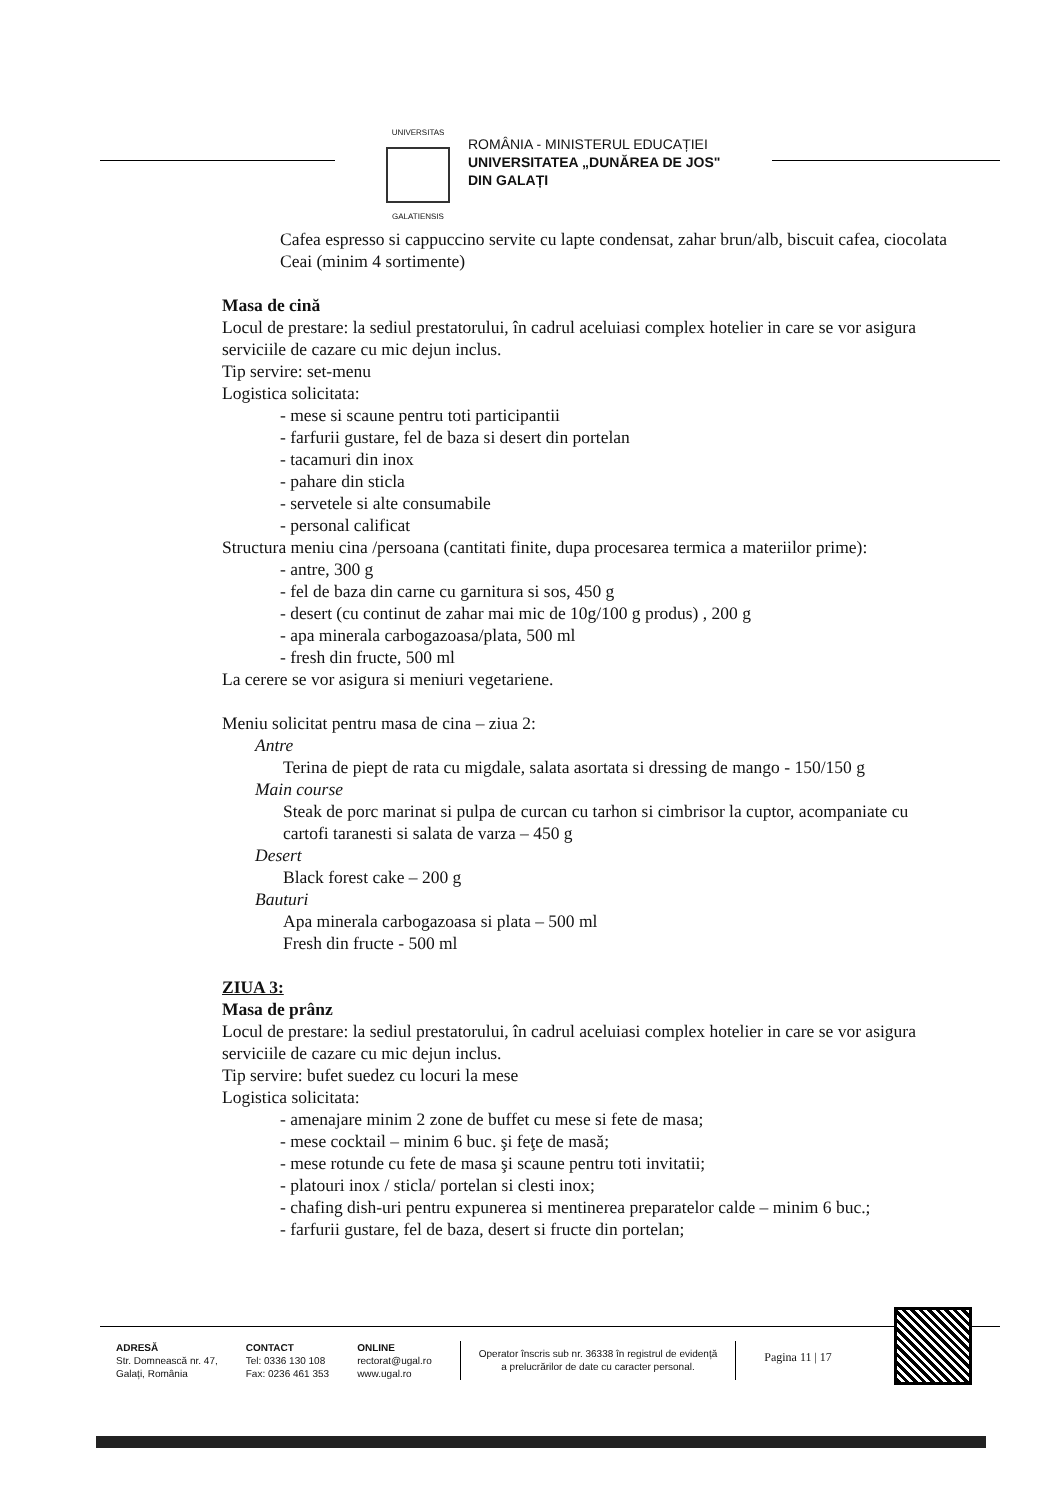UNIVERSITAS
GALATIENSIS
ROMÂNIA - MINISTERUL EDUCAȚIEI
UNIVERSITATEA „DUNĂREA DE JOS"
DIN GALAȚI
Cafea espresso si cappuccino servite cu lapte condensat, zahar brun/alb, biscuit cafea, ciocolata
Ceai (minim 4 sortimente)
Masa de cină
Locul de prestare: la sediul prestatorului, în cadrul aceluiasi complex hotelier in care se vor asigura serviciile de cazare cu mic dejun inclus.
Tip servire: set-menu
Logistica solicitata:
- mese si scaune pentru toti participantii
- farfurii gustare, fel de baza si desert din portelan
- tacamuri din inox
- pahare din sticla
- servetele si alte consumabile
- personal calificat
Structura meniu cina /persoana (cantitati finite, dupa procesarea termica a materiilor prime):
- antre, 300 g
- fel de baza din carne cu garnitura si sos, 450 g
- desert (cu continut de zahar mai mic de 10g/100 g produs) , 200 g
- apa minerala carbogazoasa/plata, 500 ml
- fresh din fructe, 500 ml
La cerere se vor asigura si meniuri vegetariene.
Meniu solicitat pentru masa de cina – ziua 2:
Antre
Terina de piept de rata cu migdale, salata asortata si dressing de mango - 150/150 g
Main course
Steak de porc marinat si pulpa de curcan cu tarhon si cimbrisor la cuptor, acompaniate cu cartofi taranesti si salata de varza – 450 g
Desert
Black forest cake – 200 g
Bauturi
Apa minerala carbogazoasa si plata – 500 ml
Fresh din fructe - 500 ml
ZIUA 3:
Masa de prânz
Locul de prestare: la sediul prestatorului, în cadrul aceluiasi complex hotelier in care se vor asigura serviciile de cazare cu mic dejun inclus.
Tip servire: bufet suedez cu locuri la mese
Logistica solicitata:
- amenajare minim 2 zone de buffet cu mese si fete de masa;
- mese cocktail – minim 6 buc. şi feţe de masă;
- mese rotunde cu fete de masa şi scaune pentru toti invitatii;
- platouri inox / sticla/ portelan si clesti inox;
- chafing dish-uri pentru expunerea si mentinerea preparatelor calde – minim 6 buc.;
- farfurii gustare, fel de baza, desert si fructe din portelan;
ADRESĂ
Str. Domnească nr. 47,
Galați, România
CONTACT
Tel: 0336 130 108
Fax: 0236 461 353
ONLINE
rectorat@ugal.ro
www.ugal.ro
Operator înscris sub nr. 36338 în registrul de evidență
a prelucrărilor de date cu caracter personal.
Pagina 11 | 17